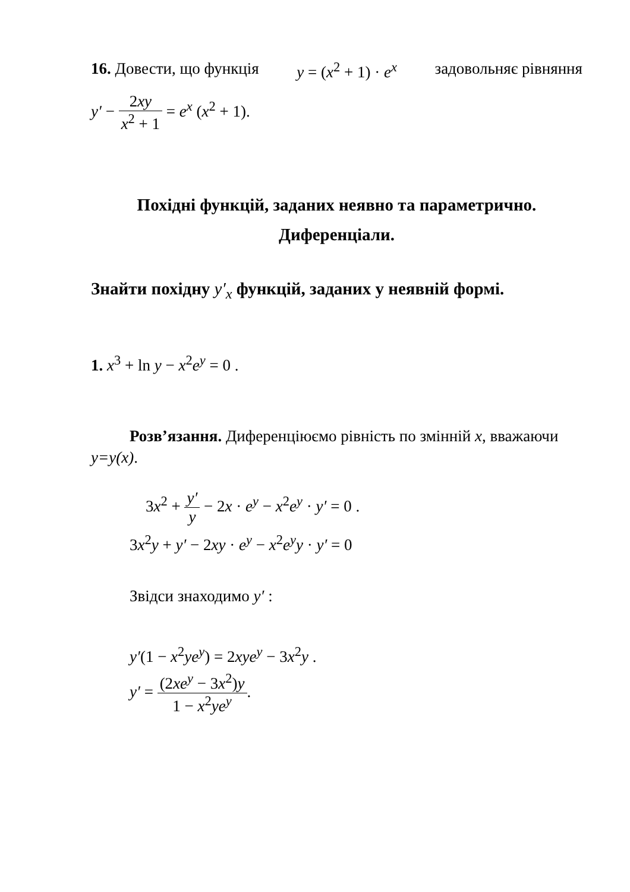16. Довести, що функція y = (x<sup>2</sup> + 1) · e<sup>x</sup> задовольняє рівняння
y′ − 2xy x<sup>2</sup> + 1 = e<sup>x</sup> (x<sup>2</sup> + 1).
Похідні функцій, заданих неявно та параметрично.
Диференціали.
Знайти похідну y′<sub>x</sub> функцій, заданих у неявній формі.
1. x<sup>3</sup> + ln y − x<sup>2</sup>e<sup>y</sup> = 0 .
Розв’язання. Диференціюємо рівність по змінній x, вважаючи y=y(x).
3x<sup>2</sup> + y′ y − 2x · e<sup>y</sup> − x<sup>2</sup>e<sup>y</sup> · y′ = 0 .
3x<sup>2</sup>y + y′ − 2xy · e<sup>y</sup> − x<sup>2</sup>e<sup>y</sup>y · y′ = 0
Звідси знаходимо y′ :
y′(1 − x<sup>2</sup>ye<sup>y</sup>) = 2xye<sup>y</sup> − 3x<sup>2</sup>y .
y′ = (2xe<sup>y</sup> − 3x<sup>2</sup>)y 1 − x<sup>2</sup>ye<sup>y</sup>.